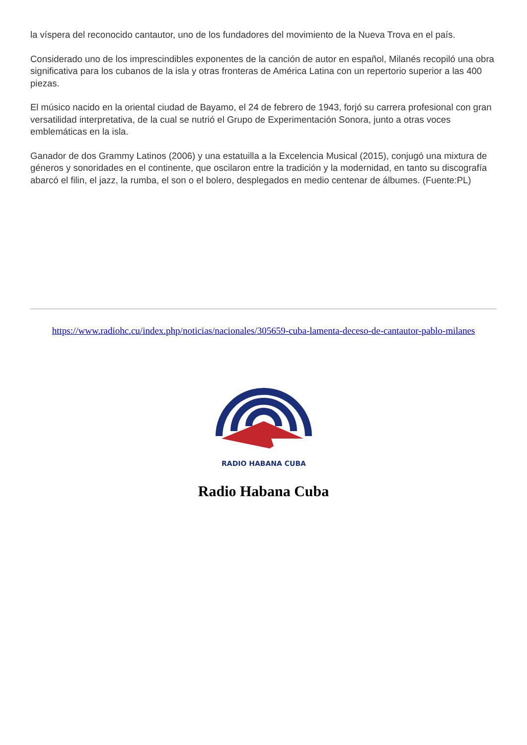la víspera del reconocido cantautor, uno de los fundadores del movimiento de la Nueva Trova en el país.
Considerado uno de los imprescindibles exponentes de la canción de autor en español, Milanés recopiló una obra significativa para los cubanos de la isla y otras fronteras de América Latina con un repertorio superior a las 400 piezas.
El músico nacido en la oriental ciudad de Bayamo, el 24 de febrero de 1943, forjó su carrera profesional con gran versatilidad interpretativa, de la cual se nutrió el Grupo de Experimentación Sonora, junto a otras voces emblemáticas en la isla.
Ganador de dos Grammy Latinos (2006) y una estatuilla a la Excelencia Musical (2015), conjugó una mixtura de géneros y sonoridades en el continente, que oscilaron entre la tradición y la modernidad, en tanto su discografía abarcó el filin, el jazz, la rumba, el son o el bolero, desplegados en medio centenar de álbumes. (Fuente:PL)
https://www.radiohc.cu/index.php/noticias/nacionales/305659-cuba-lamenta-deceso-de-cantautor-pablo-milanes
RADIO HABANA CUBA
Radio Habana Cuba